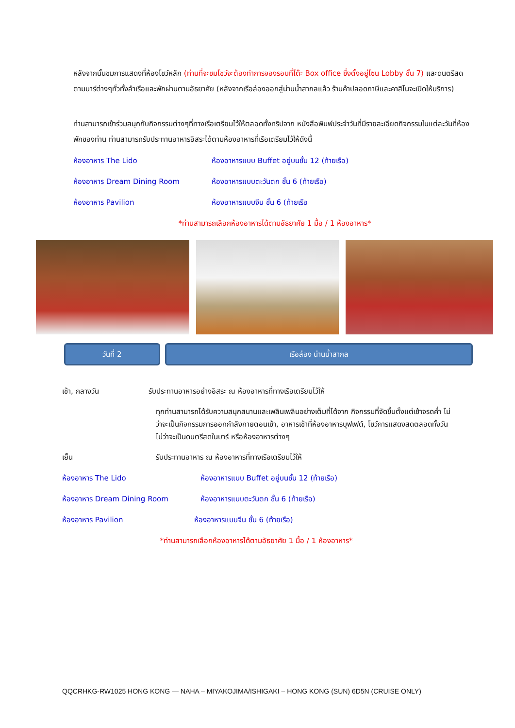หลังจากนั้นชมการแสดงที่ห้องโชว์หลัก (ท่านที่จะชมโชว์จะต้องทำการจองรอบที่โต๊ะ Box office ซึ่งตั้งอยู่โซน Lobby ชั้น 7) และดนตรีสด ตามบาร์ต่างๆทั่วทั้งลำเรือและพักผ่านตามอัธยาศัย (หลังจากเรือล่องออกสู่น่านน้ำสากลแล้ว ร้านค้าปลอดภาษีและคาสิโนจะเปิดให้บริการ)
ท่านสามารถเข้าร่วมสนุกกับกิจกรรมต่างๆที่ทางเรือเตรียมไว้ให้ตลอดทั้งทริปจาก หนังสือพิมพ์ประจำวันที่มีรายละเอียดกิจกรรมในแต่ละวันที่ห้องพักของท่าน ท่านสามารถรับประทานอาหารอิสระได้ตามห้องอาหารที่เรือเตรียมไว้ให้ดังนี้
ห้องอาหาร The Lido ห้องอาหารแบบ Buffet อยู่บนชั้น 12 (ท้ายเรือ)
ห้องอาหาร Dream Dining Room ห้องอาหารแบบตะวันตก ชั้น 6 (ท้ายเรือ)
ห้องอาหาร Pavilion ห้องอาหารแบบจีน ชั้น 6 (ท้ายเรือ
*ท่านสามารถเลือกห้องอาหารได้ตามอัธยาศัย 1 มื้อ / 1 ห้องอาหาร*
วันที่ 2 เรือล่อง น่านน้ำสากล
เช้า, กลางวัน รับประทานอาหารอย่างอิสระ ณ ห้องอาหารที่ทางเรือเตรียมไว้ให้
ทุกท่านสามารถได้รับความสนุกสนานและเพลินเพลินอย่างเต็มที่ได้จาก กิจกรรมที่จัดขึ้นตั้งแต่เช้าจรดค่ำ ไม่ว่าจะเป็นกิจกรรมการออกกำลังกายตอนเช้า, อาหารเช้าที่ห้องอาหารบุฟเฟต์, โชว์การแสดงสดตลอดทั้งวัน ไม่ว่าจะเป็นดนตรีสดในบาร์ หรือห้องอาหารต่างๆ
เย็น รับประทานอาหาร ณ ห้องอาหารที่ทางเรือเตรียมไว้ให้
ห้องอาหาร The Lido ห้องอาหารแบบ Buffet อยู่บนชั้น 12 (ท้ายเรือ)
ห้องอาหาร Dream Dining Room ห้องอาหารแบบตะวันตก ชั้น 6 (ท้ายเรือ)
ห้องอาหาร Pavilion ห้องอาหารแบบจีน ชั้น 6 (ท้ายเรือ)
*ท่านสามารถเลือกห้องอาหารได้ตามอัธยาศัย 1 มื้อ / 1 ห้องอาหาร*
QQCRHKG-RW1025 HONG KONG — NAHA – MIYAKOJIMA/ISHIGAKI – HONG KONG (SUN) 6D5N (CRUISE ONLY)